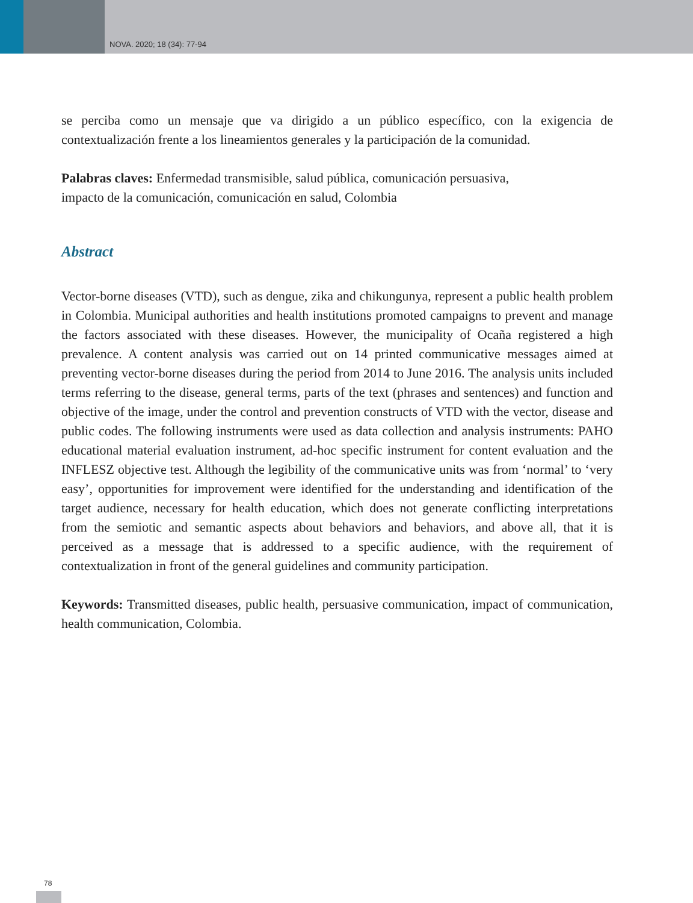NOVA. 2020; 18 (34): 77-94
se perciba como un mensaje que va dirigido a un público específico, con la exigencia de contextualización frente a los lineamientos generales y la participación de la comunidad.
Palabras claves: Enfermedad transmisible, salud pública, comunicación persuasiva,
impacto de la comunicación, comunicación en salud, Colombia
Abstract
Vector-borne diseases (VTD), such as dengue, zika and chikungunya, represent a public health problem in Colombia. Municipal authorities and health institutions promoted campaigns to prevent and manage the factors associated with these diseases. However, the municipality of Ocaña registered a high prevalence. A content analysis was carried out on 14 printed communicative messages aimed at preventing vector-borne diseases during the period from 2014 to June 2016. The analysis units included terms referring to the disease, general terms, parts of the text (phrases and sentences) and function and objective of the image, under the control and prevention constructs of VTD with the vector, disease and public codes. The following instruments were used as data collection and analysis instruments: PAHO educational material evaluation instrument, ad-hoc specific instrument for content evaluation and the INFLESZ objective test. Although the legibility of the communicative units was from ‘normal’ to ‘very easy’, opportunities for improvement were identified for the understanding and identification of the target audience, necessary for health education, which does not generate conflicting interpretations from the semiotic and semantic aspects about behaviors and behaviors, and above all, that it is perceived as a message that is addressed to a specific audience, with the requirement of contextualization in front of the general guidelines and community participation.
Keywords: Transmitted diseases, public health, persuasive communication, impact of communication, health communication, Colombia.
78